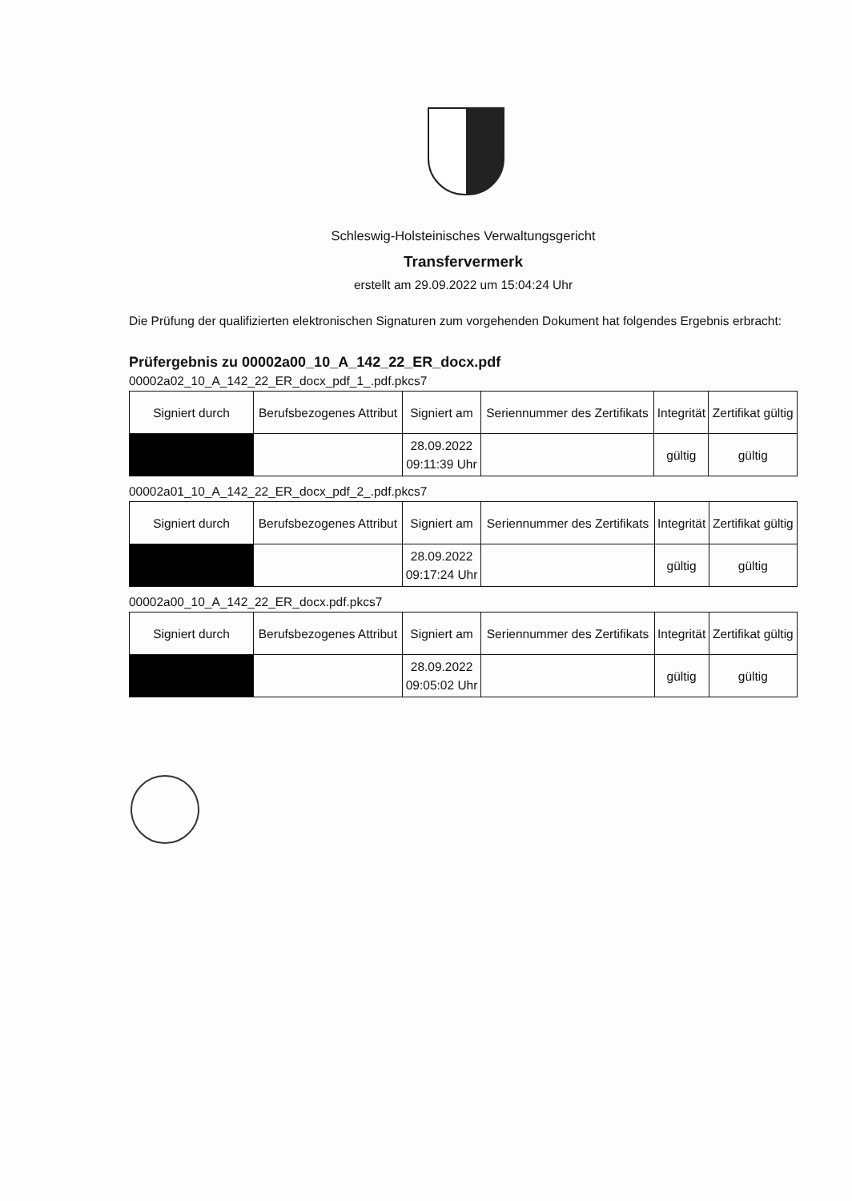Schleswig-Holsteinisches Verwaltungsgericht
Transfervermerk
erstellt am 29.09.2022 um 15:04:24 Uhr
Die Prüfung der qualifizierten elektronischen Signaturen zum vorgehenden Dokument hat folgendes Ergebnis erbracht:
Prüfergebnis zu 00002a00_10_A_142_22_ER_docx.pdf
00002a02_10_A_142_22_ER_docx_pdf_1_.pdf.pkcs7
| Signiert durch | Berufsbezogenes Attribut | Signiert am | Seriennummer des Zertifikats | Integrität | Zertifikat gültig |
| --- | --- | --- | --- | --- | --- |
| | | 28.09.2022 09:11:39 Uhr | | gültig | gültig |
00002a01_10_A_142_22_ER_docx_pdf_2_.pdf.pkcs7
| Signiert durch | Berufsbezogenes Attribut | Signiert am | Seriennummer des Zertifikats | Integrität | Zertifikat gültig |
| --- | --- | --- | --- | --- | --- |
| | | 28.09.2022 09:17:24 Uhr | | gültig | gültig |
00002a00_10_A_142_22_ER_docx.pdf.pkcs7
| Signiert durch | Berufsbezogenes Attribut | Signiert am | Seriennummer des Zertifikats | Integrität | Zertifikat gültig |
| --- | --- | --- | --- | --- | --- |
| | | 28.09.2022 09:05:02 Uhr | | gültig | gültig |